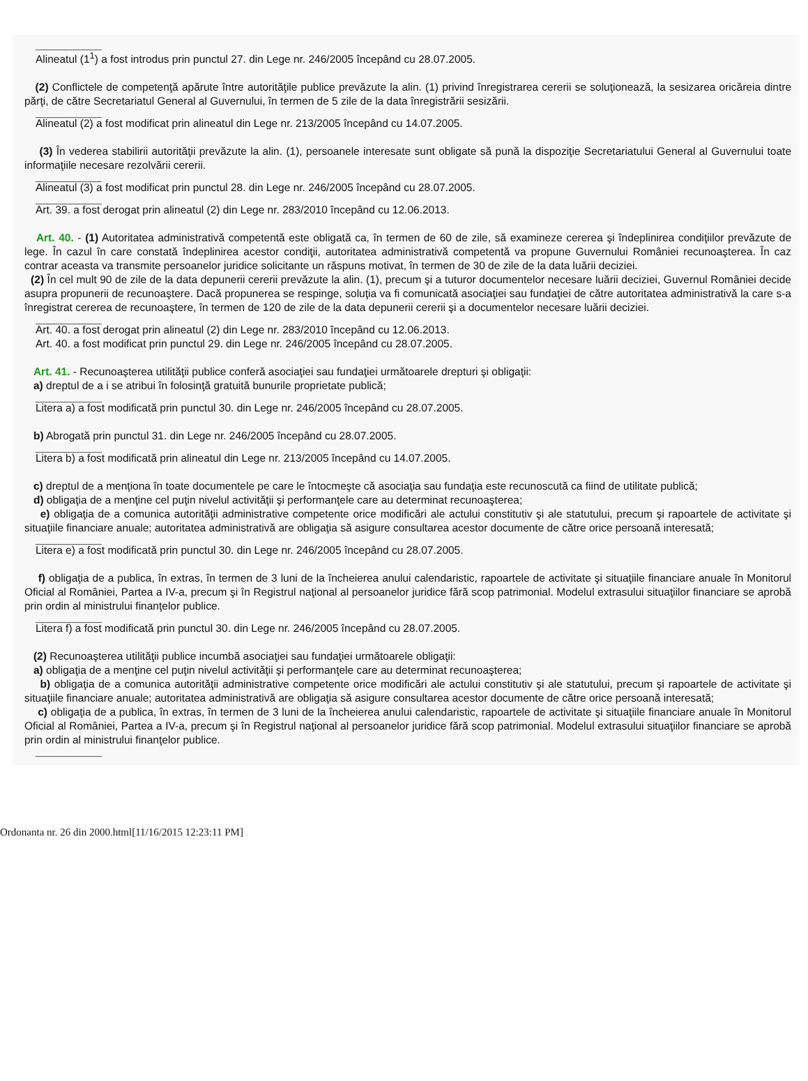___________
Alineatul (1<sup>1</sup>) a fost introdus prin punctul 27. din Lege nr. 246/2005 începând cu 28.07.2005.
(2) Conflictele de competenţă apărute între autorităţile publice prevăzute la alin. (1) privind înregistrarea cererii se soluţionează, la sesizarea oricăreia dintre părţi, de către Secretariatul General al Guvernului, în termen de 5 zile de la data înregistrării sesizării.
___________
Alineatul (2) a fost modificat prin alineatul din Lege nr. 213/2005 începând cu 14.07.2005.
(3) În vederea stabilirii autorităţii prevăzute la alin. (1), persoanele interesate sunt obligate să pună la dispoziţie Secretariatului General al Guvernului toate informaţiile necesare rezolvării cererii.
___________
Alineatul (3) a fost modificat prin punctul 28. din Lege nr. 246/2005 începând cu 28.07.2005.
___________
Art. 39. a fost derogat prin alineatul (2) din Lege nr. 283/2010 începând cu 12.06.2013.
Art. 40. - (1) Autoritatea administrativă competentă este obligată ca, în termen de 60 de zile, să examineze cererea şi îndeplinirea condiţiilor prevăzute de lege. În cazul în care constată îndeplinirea acestor condiţii, autoritatea administrativă competentă va propune Guvernului României recunoaşterea. În caz contrar aceasta va transmite persoanelor juridice solicitante un răspuns motivat, în termen de 30 de zile de la data luării deciziei.
(2) În cel mult 90 de zile de la data depunerii cererii prevăzute la alin. (1), precum şi a tuturor documentelor necesare luării deciziei, Guvernul României decide asupra propunerii de recunoaştere. Dacă propunerea se respinge, soluţia va fi comunicată asociaţiei sau fundaţiei de către autoritatea administrativă la care s-a înregistrat cererea de recunoaştere, în termen de 120 de zile de la data depunerii cererii şi a documentelor necesare luării deciziei.
___________
Art. 40. a fost derogat prin alineatul (2) din Lege nr. 283/2010 începând cu 12.06.2013.
Art. 40. a fost modificat prin punctul 29. din Lege nr. 246/2005 începând cu 28.07.2005.
Art. 41. - Recunoaşterea utilităţii publice conferă asociaţiei sau fundaţiei următoarele drepturi şi obligaţii:
a) dreptul de a i se atribui în folosinţă gratuită bunurile proprietate publică;
___________
Litera a) a fost modificată prin punctul 30. din Lege nr. 246/2005 începând cu 28.07.2005.
b) Abrogată prin punctul 31. din Lege nr. 246/2005 începând cu 28.07.2005.
___________
Litera b) a fost modificată prin alineatul din Lege nr. 213/2005 începând cu 14.07.2005.
c) dreptul de a menţiona în toate documentele pe care le întocmeşte că asociaţia sau fundaţia este recunoscută ca fiind de utilitate publică;
d) obligaţia de a menţine cel puţin nivelul activităţii şi performanţele care au determinat recunoaşterea;
e) obligaţia de a comunica autorităţii administrative competente orice modificări ale actului constitutiv şi ale statutului, precum şi rapoartele de activitate şi situaţiile financiare anuale; autoritatea administrativă are obligaţia să asigure consultarea acestor documente de către orice persoană interesată;
___________
Litera e) a fost modificată prin punctul 30. din Lege nr. 246/2005 începând cu 28.07.2005.
f) obligaţia de a publica, în extras, în termen de 3 luni de la încheierea anului calendaristic, rapoartele de activitate şi situaţiile financiare anuale în Monitorul Oficial al României, Partea a IV-a, precum şi în Registrul naţional al persoanelor juridice fără scop patrimonial. Modelul extrasului situaţiilor financiare se aprobă prin ordin al ministrului finanţelor publice.
___________
Litera f) a fost modificată prin punctul 30. din Lege nr. 246/2005 începând cu 28.07.2005.
(2) Recunoaşterea utilităţii publice incumbă asociaţiei sau fundaţiei următoarele obligaţii:
a) obligaţia de a menţine cel puţin nivelul activităţii şi performanţele care au determinat recunoaşterea;
b) obligaţia de a comunica autorităţii administrative competente orice modificări ale actului constitutiv şi ale statutului, precum şi rapoartele de activitate şi situaţiile financiare anuale; autoritatea administrativă are obligaţia să asigure consultarea acestor documente de către orice persoană interesată;
c) obligaţia de a publica, în extras, în termen de 3 luni de la încheierea anului calendaristic, rapoartele de activitate şi situaţiile financiare anuale în Monitorul Oficial al României, Partea a IV-a, precum şi în Registrul naţional al persoanelor juridice fără scop patrimonial. Modelul extrasului situaţiilor financiare se aprobă prin ordin al ministrului finanţelor publice.
___________
Ordonanta nr. 26 din 2000.html[11/16/2015 12:23:11 PM]